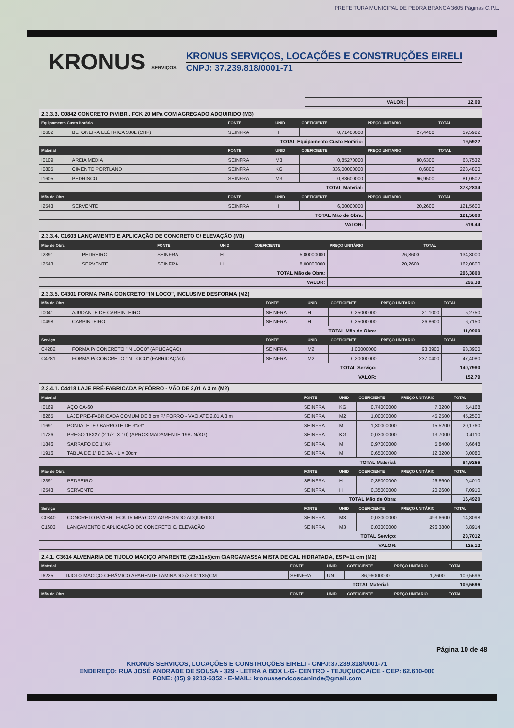PREFEITURA MUNICIPAL DE PEDRA BRANCA 3605 Páginas C.P.L.
KRONUS SERVIÇOS
KRONUS SERVIÇOS, LOCAÇÕES E CONSTRUÇÕES EIRELI
CNPJ: 37.239.818/0001-71
| | VALOR: | 12,09 |
| 2.3.3.3. C0842 CONCRETO P/VIBR., FCK 20 MPa COM AGREGADO ADQUIRIDO (M3) | | | | | | |
| Equipamento Custo Horário | | FONTE | UNID | COEFICIENTE | PREÇO UNITÁRIO | TOTAL |
| I0662 | BETONEIRA ELÉTRICA 580L (CHP) | SEINFRA | H | 0,71400000 | 27,4400 | 19,5922 |
| TOTAL Equipamento Custo Horário: | | | | | | 19,5922 |
| Material | | FONTE | UNID | COEFICIENTE | PREÇO UNITÁRIO | TOTAL |
| I0109 | AREIA MEDIA | SEINFRA | M3 | 0,85270000 | 80,6300 | 68,7532 |
| I0805 | CIMENTO PORTLAND | SEINFRA | KG | 336,00000000 | 0,6800 | 228,4800 |
| I1605 | PEDRISCO | SEINFRA | M3 | 0,83600000 | 96,9500 | 81,0502 |
| TOTAL Material: | | | | | | 378,2834 |
| Mão de Obra | | FONTE | UNID | COEFICIENTE | PREÇO UNITÁRIO | TOTAL |
| I2543 | SERVENTE | SEINFRA | H | 6,00000000 | 20,2600 | 121,5600 |
| TOTAL Mão de Obra: | | | | | | 121,5600 |
| VALOR: | | | | | | 519,44 |
| 2.3.3.4. C1603 LANÇAMENTO E APLICAÇÃO DE CONCRETO C/ ELEVAÇÃO (M3) | | | | | | |
| Mão de Obra | | FONTE | UNID | COEFICIENTE | PREÇO UNITÁRIO | TOTAL |
| I2391 | PEDREIRO | SEINFRA | H | 5,00000000 | 26,8600 | 134,3000 |
| I2543 | SERVENTE | SEINFRA | H | 8,00000000 | 20,2600 | 162,0800 |
| TOTAL Mão de Obra: | | | | | | 296,3800 |
| VALOR: | | | | | | 296,38 |
| 2.3.3.5. C4301 FORMA PARA CONCRETO "IN LOCO", INCLUSIVE DESFORMA (M2) | | | | | | |
| Mão de Obra | | FONTE | UNID | COEFICIENTE | PREÇO UNITÁRIO | TOTAL |
| I0041 | AJUDANTE DE CARPINTEIRO | SEINFRA | H | 0,25000000 | 21,1000 | 5,2750 |
| I0498 | CARPINTEIRO | SEINFRA | H | 0,25000000 | 26,8600 | 6,7150 |
| TOTAL Mão de Obra: | | | | | | 11,9900 |
| Serviço | | FONTE | UNID | COEFICIENTE | PREÇO UNITÁRIO | TOTAL |
| C4282 | FORMA P/ CONCRETO "IN LOCO" (APLICAÇÃO) | SEINFRA | M2 | 1,00000000 | 93,3900 | 93,3900 |
| C4281 | FORMA P/ CONCRETO "IN LOCO" (FABRICAÇÃO) | SEINFRA | M2 | 0,20000000 | 237,0400 | 47,4080 |
| TOTAL Serviço: | | | | | | 140,7980 |
| VALOR: | | | | | | 152,79 |
| 2.3.4.1. C4418 LAJE PRÉ-FABRICADA P/ FÔRRO - VÃO DE 2,01 A 3 m (M2) | | | | | | |
| Material | | FONTE | UNID | COEFICIENTE | PREÇO UNITÁRIO | TOTAL |
| I0169 | AÇO CA-60 | SEINFRA | KG | 0,74000000 | 7,3200 | 5,4168 |
| I8265 | LAJE PRÉ-FABRICADA COMUM DE 8 cm P/ FÔRRO - VÃO ATÉ 2,01 A 3 m | SEINFRA | M2 | 1,00000000 | 45,2500 | 45,2500 |
| I1691 | PONTALETE / BARROTE DE 3"x3" | SEINFRA | M | 1,30000000 | 15,5200 | 20,1760 |
| I1726 | PREGO 18X27 (2.1/2" X 10) (APROXIMADAMENTE 198UN/KG) | SEINFRA | KG | 0,03000000 | 13,7000 | 0,4110 |
| I1846 | SARRAFO DE 1"X4" | SEINFRA | M | 0,97000000 | 5,8400 | 5,6648 |
| I1916 | TABUA DE 1" DE 3A. - L = 30cm | SEINFRA | M | 0,65000000 | 12,3200 | 8,0080 |
| TOTAL Material: | | | | | | 84,9266 |
| Mão de Obra | | FONTE | UNID | COEFICIENTE | PREÇO UNITÁRIO | TOTAL |
| I2391 | PEDREIRO | SEINFRA | H | 0,35000000 | 26,8600 | 9,4010 |
| I2543 | SERVENTE | SEINFRA | H | 0,35000000 | 20,2600 | 7,0910 |
| TOTAL Mão de Obra: | | | | | | 16,4920 |
| Serviço | | FONTE | UNID | COEFICIENTE | PREÇO UNITÁRIO | TOTAL |
| C0840 | CONCRETO P/VIBR., FCK 15 MPa COM AGREGADO ADQUIRIDO | SEINFRA | M3 | 0,03000000 | 493,6600 | 14,8098 |
| C1603 | LANÇAMENTO E APLICAÇÃO DE CONCRETO C/ ELEVAÇÃO | SEINFRA | M3 | 0,03000000 | 296,3800 | 8,8914 |
| TOTAL Serviço: | | | | | | 23,7012 |
| VALOR: | | | | | | 125,12 |
| 2.4.1. C3614 ALVENARIA DE TIJOLO MACIÇO APARENTE (23x11x5)cm C/ARGAMASSA MISTA DE CAL HIDRATADA, ESP=11 cm (M2) | | | | | | |
| Material | | FONTE | UNID | COEFICIENTE | PREÇO UNITÁRIO | TOTAL |
| I6225 | TIJOLO MACIÇO CERÂMICO APARENTE LAMINADO (23 X11X5)CM | SEINFRA | UN | 86,96000000 | 1,2600 | 109,5696 |
| TOTAL Material: | | | | | | 109,5696 |
| Mão de Obra | | FONTE | UNID | COEFICIENTE | PREÇO UNITÁRIO | TOTAL |
Página 10 de 48
KRONUS SERVIÇOS, LOCAÇÕES E CONSTRUÇÕES EIRELI - CNPJ:37.239.818/0001-71
ENDEREÇO: RUA JOSÉ ANDRADE DE SOUSA - 329 - LETRA A BOX L-G- CENTRO - TEJUÇUOCA/CE - CEP: 62.610-000
FONE: (85) 9 9213-6352 - E-MAIL: kronusservicoscaninde@gmail.com